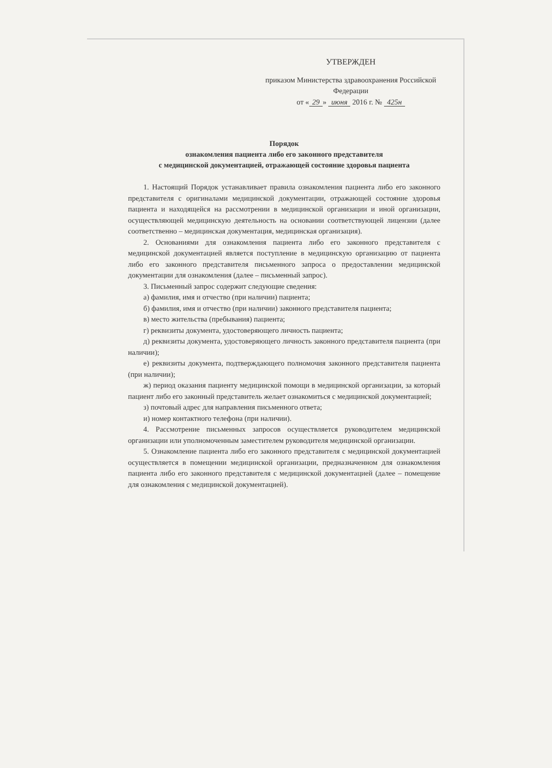УТВЕРЖДЕН
приказом Министерства здравоохранения Российской Федерации
от « 29 » июня 2016 г. № 425н
Порядок
ознакомления пациента либо его законного представителя
с медицинской документацией, отражающей состояние здоровья пациента
1. Настоящий Порядок устанавливает правила ознакомления пациента либо его законного представителя с оригиналами медицинской документации, отражающей состояние здоровья пациента и находящейся на рассмотрении в медицинской организации и иной организации, осуществляющей медицинскую деятельность на основании соответствующей лицензии (далее соответственно – медицинская документация, медицинская организация).
2. Основаниями для ознакомления пациента либо его законного представителя с медицинской документацией является поступление в медицинскую организацию от пациента либо его законного представителя письменного запроса о предоставлении медицинской документации для ознакомления (далее – письменный запрос).
3. Письменный запрос содержит следующие сведения:
а) фамилия, имя и отчество (при наличии) пациента;
б) фамилия, имя и отчество (при наличии) законного представителя пациента;
в) место жительства (пребывания) пациента;
г) реквизиты документа, удостоверяющего личность пациента;
д) реквизиты документа, удостоверяющего личность законного представителя пациента (при наличии);
е) реквизиты документа, подтверждающего полномочия законного представителя пациента (при наличии);
ж) период оказания пациенту медицинской помощи в медицинской организации, за который пациент либо его законный представитель желает ознакомиться с медицинской документацией;
з) почтовый адрес для направления письменного ответа;
и) номер контактного телефона (при наличии).
4. Рассмотрение письменных запросов осуществляется руководителем медицинской организации или уполномоченным заместителем руководителя медицинской организации.
5. Ознакомление пациента либо его законного представителя с медицинской документацией осуществляется в помещении медицинской организации, предназначенном для ознакомления пациента либо его законного представителя с медицинской документацией (далее – помещение для ознакомления с медицинской документацией).